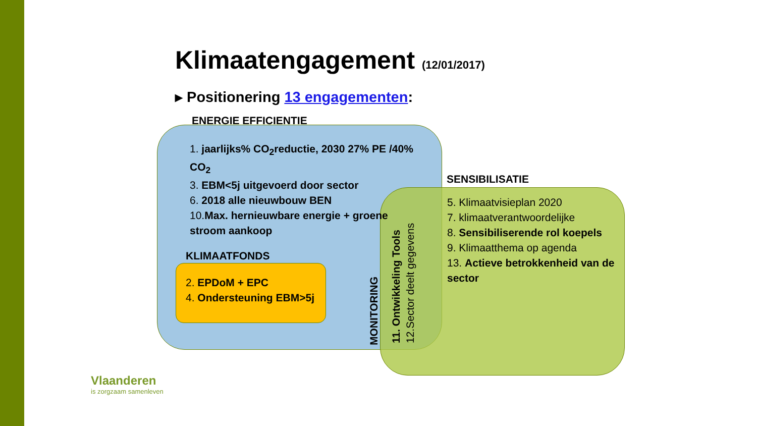Klimaatengagement (12/01/2017)
▸ Positionering 13 engagementen:
ENERGIE EFFICIENTIE
1. jaarlijks% CO<sub>2</sub>reductie, 2030 27% PE /40% CO<sub>2</sub>
3. EBM<5j uitgevoerd door sector
6. 2018 alle nieuwbouw BEN
10.Max. hernieuwbare energie + groene stroom aankoop
KLIMAATFONDS
2. EPDoM + EPC
4. Ondersteuning EBM>5j
SENSIBILISATIE
5. Klimaatvisieplan 2020
7. klimaatverantwoordelijke
8. Sensibiliserende rol koepels
9. Klimaatthema op agenda
13. Actieve betrokkenheid van de sector
MONITORING
11. Ontwikkeling Tools
12.Sector deelt gegevens
Vlaanderen
is zorgzaam samenleven